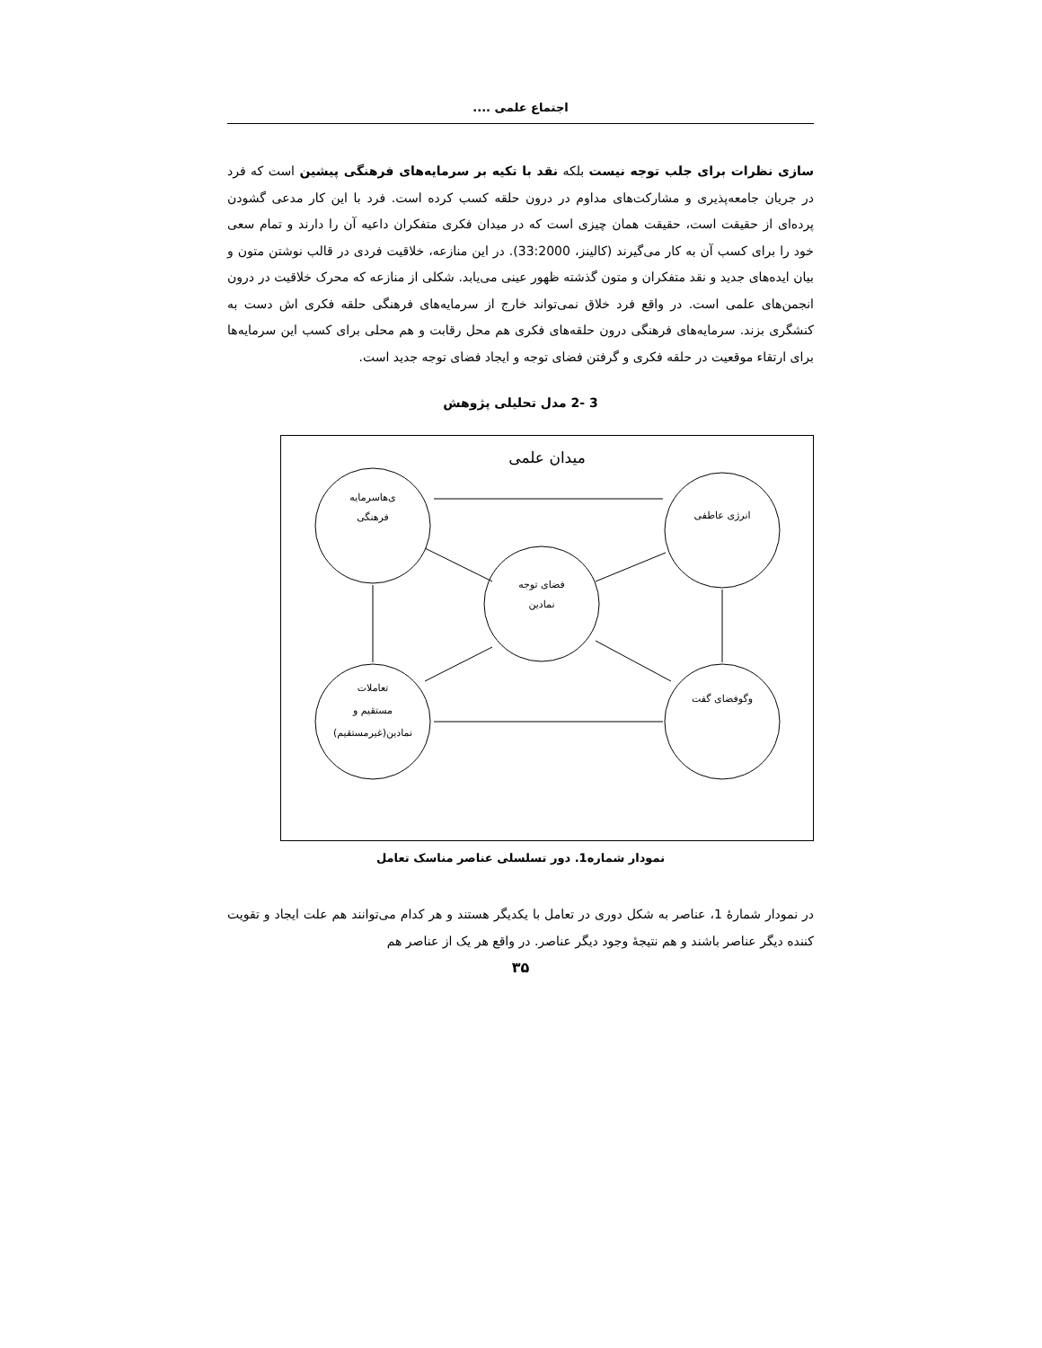اجتماع علمی ....
سازی نظرات برای جلب توجه نیست بلکه نقد با تکیه بر سرمایه‌های فرهنگی پیشین است که فرد در جریان جامعه‌پذیری و مشارکت‌های مداوم در درون حلقه کسب کرده است. فرد با این کار مدعی گشودن پرده‌ای از حقیقت است، حقیقت همان چیزی است که در میدان فکری متفکران داعیه آن را دارند و تمام سعی خود را برای کسب آن به کار می‌گیرند (کالینز، 33:2000). در این منازعه، خلاقیت فردی در قالب نوشتن متون و بیان ایده‌های جدید و نقد متفکران و متون گذشته ظهور عینی می‌یابد. شکلی از منازعه که محرک خلاقیت در درون انجمن‌های علمی است. در واقع فرد خلاق نمی‌تواند خارج از سرمایه‌های فرهنگی حلقه فکری اش دست به کنشگری بزند. سرمایه‌های فرهنگی درون حلقه‌های فکری هم محل رقابت و هم محلی برای کسب این سرمایه‌ها برای ارتقاء موقعیت در حلقه فکری و گرفتن فضای توجه و ایجاد فضای توجه جدید است.
3 -2 مدل تحلیلی پژوهش
میدان علمی
ی‌هاسرمایه
فرهنگی
انرژی عاطفی
فضای توجه
نمادین
تعاملات
مستقیم و
نمادین(غیرمستقیم)
وگوفضای گفت
نمودار شماره1. دور تسلسلی عناصر مناسک تعامل
در نمودار شمارهٔ 1، عناصر به شکل دوری در تعامل با یکدیگر هستند و هر کدام می‌توانند هم علت ایجاد و تقویت کننده دیگر عناصر باشند و هم نتیجهٔ وجود دیگر عناصر. در واقع هر یک از عناصر هم
۳۵